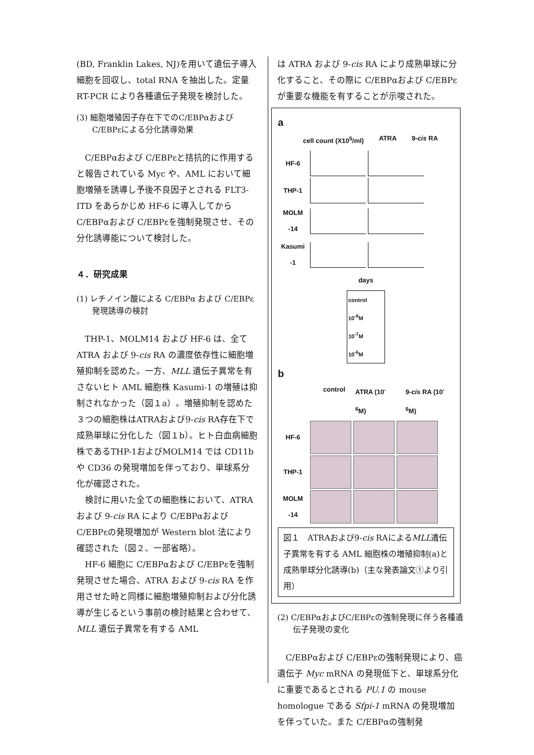(BD, Franklin Lakes, NJ)を用いて遺伝子導入細胞を回収し、total RNA を抽出した。定量 RT-PCR により各種遺伝子発現を検討した。
(3) 細胞増殖因子存在下でのC/EBPαおよびC/EBPεによる分化誘導効果
C/EBPαおよび C/EBPεと拮抗的に作用すると報告されている Myc や、AML において細胞増殖を誘導し予後不良因子とされる FLT3-ITD をあらかじめ HF-6 に導入してから C/EBPαおよび C/EBPεを強制発現させ、その分化誘導能について検討した。
４．研究成果
(1) レチノイン酸による C/EBPα および C/EBPε 発現誘導の検討
THP-1、MOLM14 および HF-6 は、全て ATRA および 9-cis RA の濃度依存性に細胞増殖抑制を認めた。一方、MLL 遺伝子異常を有さないヒト AML 細胞株 Kasumi-1 の増殖は抑制されなかった（図１a）。増殖抑制を認めた３つの細胞株はATRAおよび9-cis RA存在下で成熟単球に分化した（図１b）。ヒト白血病細胞株であるTHP-1およびMOLM14 では CD11b や CD36 の発現増加を伴っており、単球系分化が確認された。
検討に用いた全ての細胞株において、ATRA および 9-cis RA により C/EBPαおよび C/EBPεの発現増加が Western blot 法により確認された（図２、一部省略）。
HF-6 細胞に C/EBPαおよび C/EBPεを強制発現させた場合、ATRA および 9-cis RA を作用させた時と同様に細胞増殖抑制および分化誘導が生じるという事前の検討結果と合わせて、MLL 遺伝子異常を有する AML
は ATRA および 9-cis RA により成熟単球に分化すること、その際に C/EBPαおよび C/EBPεが重要な機能を有することが示唆された。
a
cell count (X10<sup>5</sup>/ml) ATRA 9-cis RA
HF-6
THP-1
MOLM -14
Kasumi -1
days
control
10<sup>-8</sup>M
10<sup>-7</sup>M
10<sup>-6</sup>M
b
control ATRA (10<sup>-6</sup>M) 9-cis RA (10<sup>-6</sup>M)
HF-6
THP-1
MOLM -14
図１　ATRAおよび9-cis RAによるMLL遺伝子異常を有する AML 細胞株の増殖抑制(a)と成熟単球分化誘導(b)（主な発表論文①より引用）
(2) C/EBPαおよびC/EBPεの強制発現に伴う各種遺伝子発現の変化
C/EBPαおよび C/EBPεの強制発現により、癌遺伝子 Myc mRNA の発現低下と、単球系分化に重要であるとされる PU.1 の mouse homologue である Sfpi-1 mRNA の発現増加を伴っていた。また C/EBPαの強制発